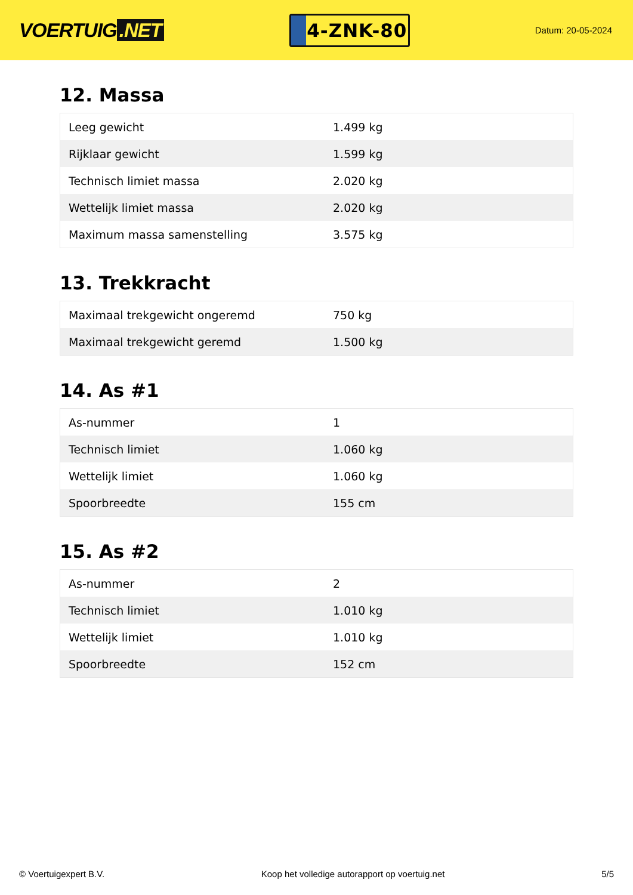VOERTUIG.NET
4-ZNK-80
Datum: 20-05-2024
12. Massa
| Leeg gewicht | 1.499 kg |
| Rijklaar gewicht | 1.599 kg |
| Technisch limiet massa | 2.020 kg |
| Wettelijk limiet massa | 2.020 kg |
| Maximum massa samenstelling | 3.575 kg |
13. Trekkracht
| Maximaal trekgewicht ongeremd | 750 kg |
| Maximaal trekgewicht geremd | 1.500 kg |
14. As #1
| As-nummer | 1 |
| Technisch limiet | 1.060 kg |
| Wettelijk limiet | 1.060 kg |
| Spoorbreedte | 155 cm |
15. As #2
| As-nummer | 2 |
| Technisch limiet | 1.010 kg |
| Wettelijk limiet | 1.010 kg |
| Spoorbreedte | 152 cm |
© Voertuigexpert B.V. Koop het volledige autorapport op voertuig.net 5/5